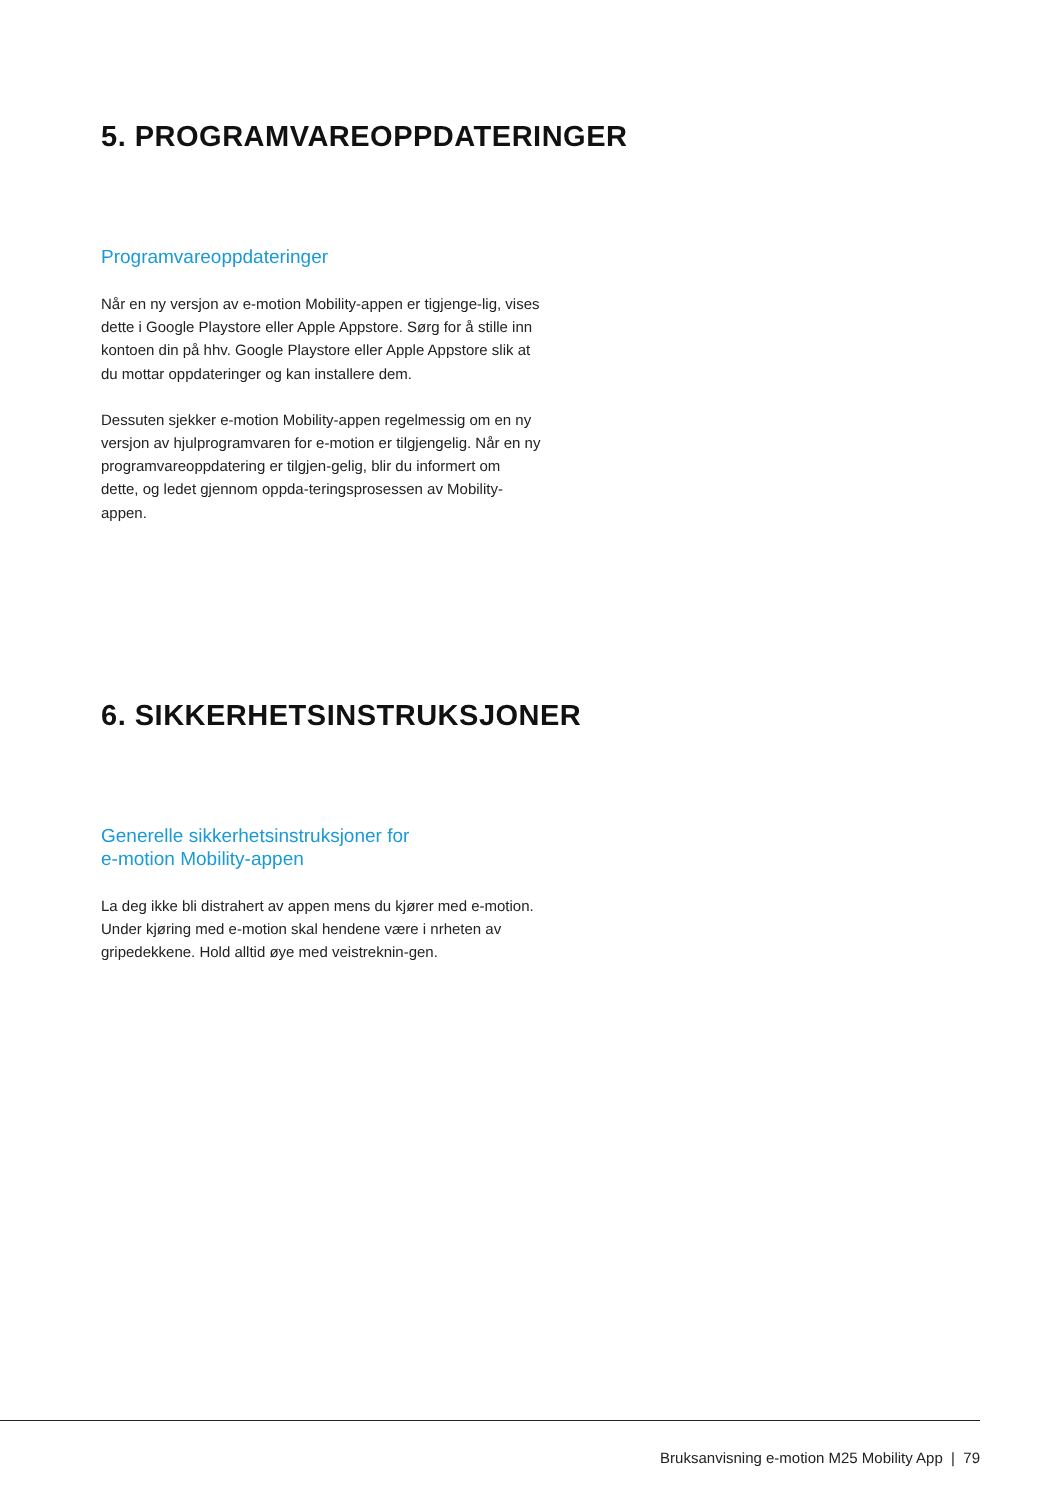5. PROGRAMVAREOPPDATERINGER
Programvareoppdateringer
Når en ny versjon av e-motion Mobility-appen er tigjenge-lig, vises dette i Google Playstore eller Apple Appstore. Sørg for å stille inn kontoen din på hhv. Google Playstore eller Apple Appstore slik at du mottar oppdateringer og kan installere dem.
Dessuten sjekker e-motion Mobility-appen regelmessig om en ny versjon av hjulprogramvaren for e-motion er tilgjengelig. Når en ny programvareoppdatering er tilgjen-gelig, blir du informert om dette, og ledet gjennom oppda-teringsprosessen av Mobility-appen.
6. SIKKERHETSINSTRUKSJONER
Generelle sikkerhetsinstruksjoner for
e-motion Mobility-appen
La deg ikke bli distrahert av appen mens du kjører med e-motion. Under kjøring med e-motion skal hendene være i nrheten av gripedekkene. Hold alltid øye med veistreknin-gen.
Bruksanvisning e-motion M25 Mobility App | 79